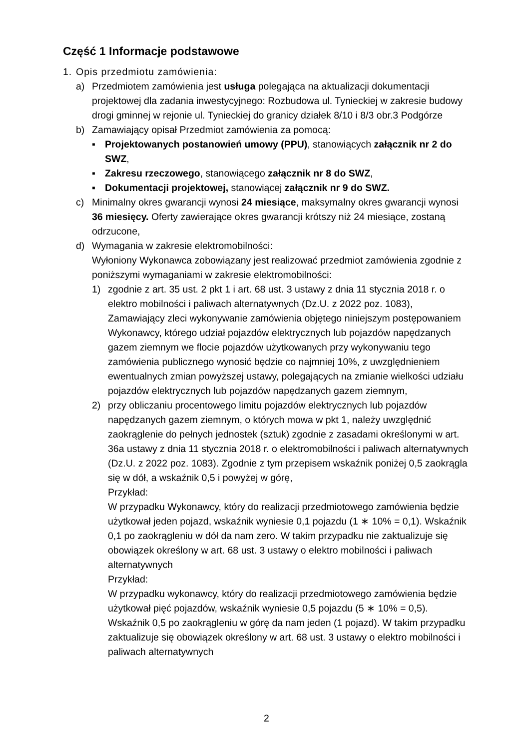Część 1 Informacje podstawowe
1. Opis przedmiotu zamówienia:
a) Przedmiotem zamówienia jest usługa polegająca na aktualizacji dokumentacji projektowej dla zadania inwestycyjnego: Rozbudowa ul. Tynieckiej w zakresie budowy drogi gminnej w rejonie ul. Tynieckiej do granicy działek 8/10 i 8/3 obr.3 Podgórze
b) Zamawiający opisał Przedmiot zamówienia za pomocą:
▪ Projektowanych postanowień umowy (PPU), stanowiących załącznik nr 2 do SWZ,
▪ Zakresu rzeczowego, stanowiącego załącznik nr 8 do SWZ,
▪ Dokumentacji projektowej, stanowiącej załącznik nr 9 do SWZ.
c) Minimalny okres gwarancji wynosi 24 miesiące, maksymalny okres gwarancji wynosi 36 miesięcy. Oferty zawierające okres gwarancji krótszy niż 24 miesiące, zostaną odrzucone,
d) Wymagania w zakresie elektromobilności:
Wyłoniony Wykonawca zobowiązany jest realizować przedmiot zamówienia zgodnie z poniższymi wymaganiami w zakresie elektromobilności:
1) zgodnie z art. 35 ust. 2 pkt 1 i art. 68 ust. 3 ustawy z dnia 11 stycznia 2018 r. o elektro mobilności i paliwach alternatywnych (Dz.U. z 2022 poz. 1083), Zamawiający zleci wykonywanie zamówienia objętego niniejszym postępowaniem Wykonawcy, którego udział pojazdów elektrycznych lub pojazdów napędzanych gazem ziemnym we flocie pojazdów użytkowanych przy wykonywaniu tego zamówienia publicznego wynosić będzie co najmniej 10%, z uwzględnieniem ewentualnych zmian powyższej ustawy, polegających na zmianie wielkości udziału pojazdów elektrycznych lub pojazdów napędzanych gazem ziemnym,
2) przy obliczaniu procentowego limitu pojazdów elektrycznych lub pojazdów napędzanych gazem ziemnym, o których mowa w pkt 1, należy uwzględnić zaokrąglenie do pełnych jednostek (sztuk) zgodnie z zasadami określonymi w art. 36a ustawy z dnia 11 stycznia 2018 r. o elektromobilności i paliwach alternatywnych (Dz.U. z 2022 poz. 1083). Zgodnie z tym przepisem wskaźnik poniżej 0,5 zaokrągla się w dół, a wskaźnik 0,5 i powyżej w górę,
Przykład:
W przypadku Wykonawcy, który do realizacji przedmiotowego zamówienia będzie użytkował jeden pojazd, wskaźnik wyniesie 0,1 pojazdu (1 ∗ 10% = 0,1). Wskaźnik 0,1 po zaokrągleniu w dół da nam zero. W takim przypadku nie zaktualizuje się obowiązek określony w art. 68 ust. 3 ustawy o elektro mobilności i paliwach alternatywnych
Przykład:
W przypadku wykonawcy, który do realizacji przedmiotowego zamówienia będzie użytkował pięć pojazdów, wskaźnik wyniesie 0,5 pojazdu (5 ∗ 10% = 0,5). Wskaźnik 0,5 po zaokrągleniu w górę da nam jeden (1 pojazd). W takim przypadku zaktualizuje się obowiązek określony w art. 68 ust. 3 ustawy o elektro mobilności i paliwach alternatywnych
2